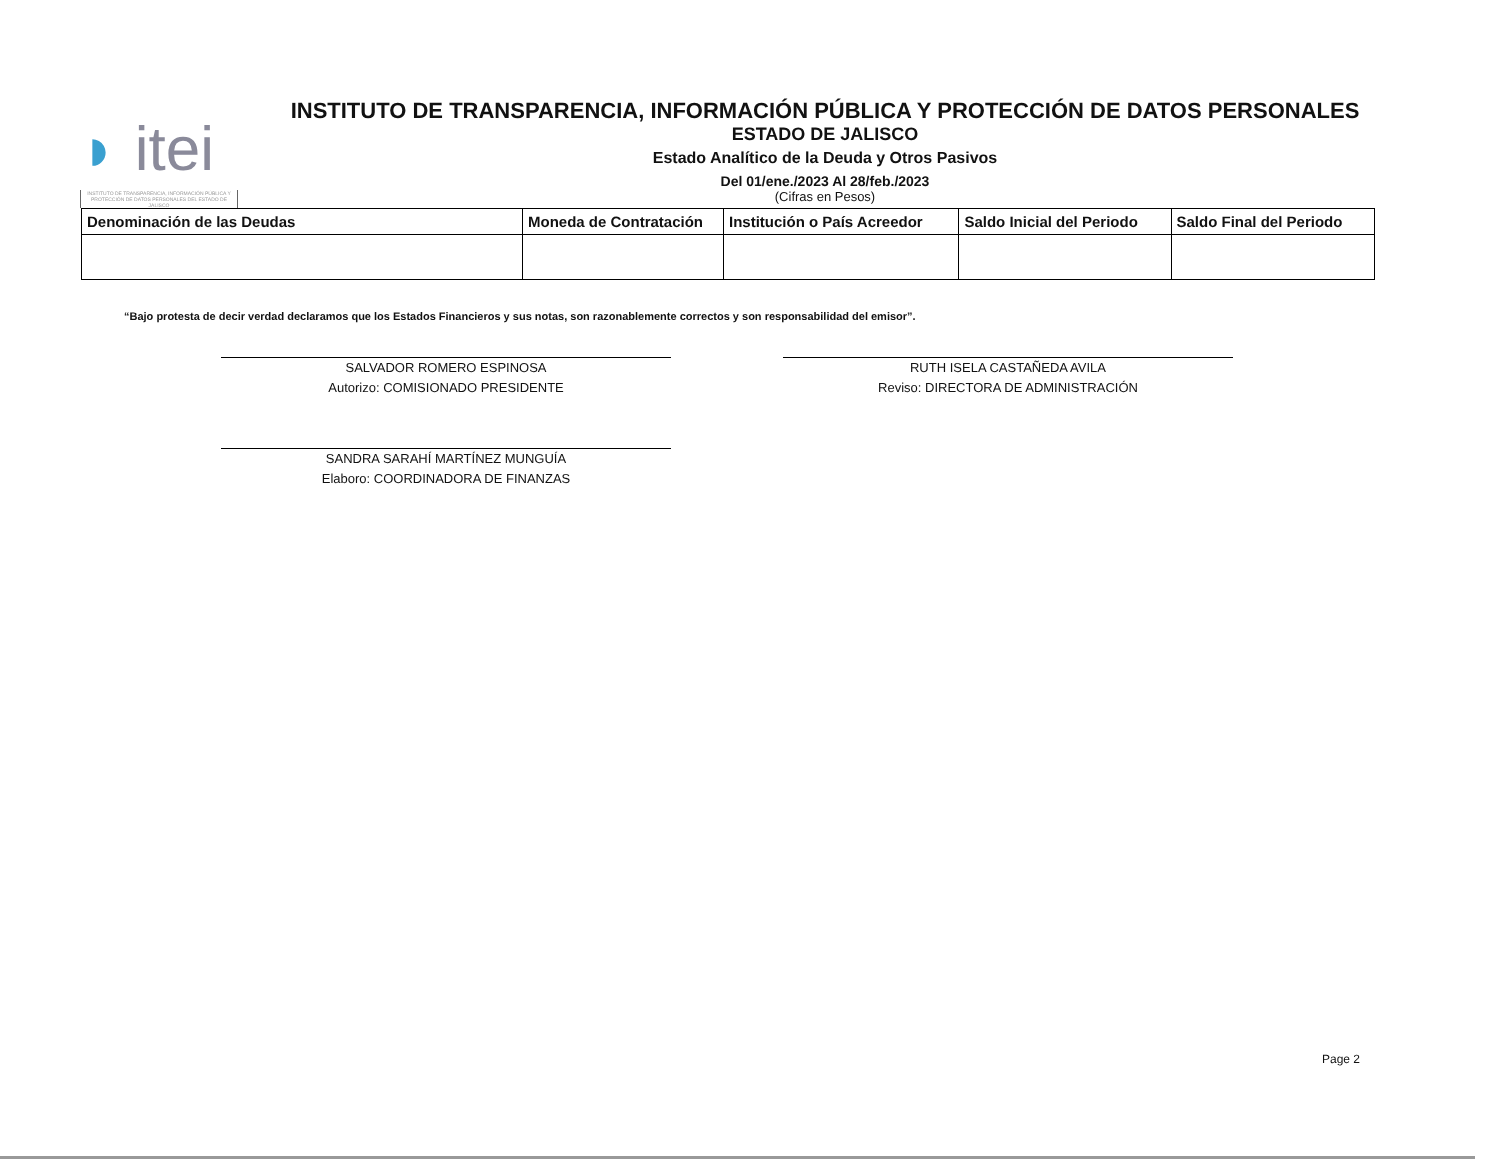◗ itei
INSTITUTO DE TRANSPARENCIA, INFORMACIÓN PÚBLICA Y PROTECCIÓN DE DATOS PERSONALES DEL ESTADO DE JALISCO
INSTITUTO DE TRANSPARENCIA, INFORMACIÓN PÚBLICA Y PROTECCIÓN DE DATOS PERSONALES
ESTADO DE JALISCO
Estado Analítico de la Deuda y Otros Pasivos
Del 01/ene./2023 Al 28/feb./2023
(Cifras en Pesos)
| Denominación de las Deudas | Moneda de Contratación | Institución o País Acreedor | Saldo Inicial del Periodo | Saldo Final del Periodo |
| --- | --- | --- | --- | --- |
“Bajo protesta de decir verdad declaramos que los Estados Financieros y sus notas, son razonablemente correctos y son responsabilidad del emisor”.
SALVADOR ROMERO ESPINOSA
Autorizo: COMISIONADO PRESIDENTE
RUTH ISELA CASTAÑEDA AVILA
Reviso: DIRECTORA DE ADMINISTRACIÓN
SANDRA SARAHÍ MARTÍNEZ MUNGUÍA
Elaboro: COORDINADORA DE FINANZAS
Page 2